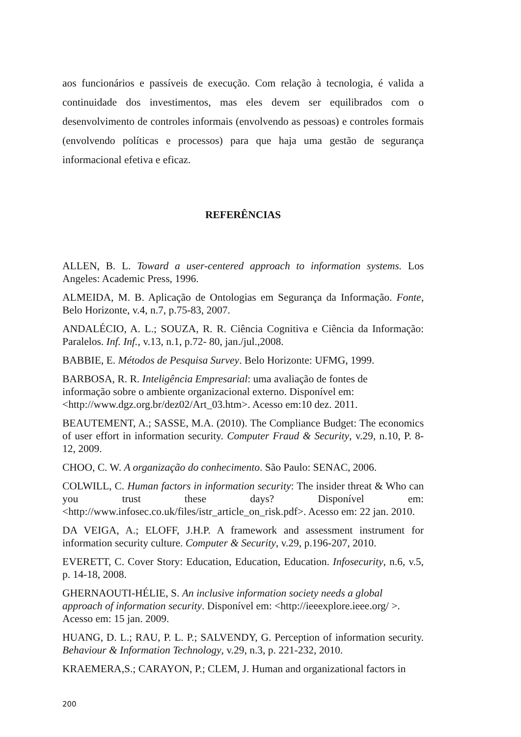aos funcionários e passíveis de execução. Com relação à tecnologia, é valida a continuidade dos investimentos, mas eles devem ser equilibrados com o desenvolvimento de controles informais (envolvendo as pessoas) e controles formais (envolvendo políticas e processos) para que haja uma gestão de segurança informacional efetiva e eficaz.
REFERÊNCIAS
ALLEN, B. L. Toward a user-centered approach to information systems. Los Angeles: Academic Press, 1996.
ALMEIDA, M. B. Aplicação de Ontologias em Segurança da Informação. Fonte, Belo Horizonte, v.4, n.7, p.75-83, 2007.
ANDALÉCIO, A. L.; SOUZA, R. R. Ciência Cognitiva e Ciência da Informação: Paralelos. Inf. Inf., v.13, n.1, p.72- 80, jan./jul.,2008.
BABBIE, E. Métodos de Pesquisa Survey. Belo Horizonte: UFMG, 1999.
BARBOSA, R. R. Inteligência Empresarial: uma avaliação de fontes de
informação sobre o ambiente organizacional externo. Disponível em:
<http://www.dgz.org.br/dez02/Art_03.htm>. Acesso em:10 dez. 2011.
BEAUTEMENT, A.; SASSE, M.A. (2010). The Compliance Budget: The economics of user effort in information security. Computer Fraud & Security, v.29, n.10, P. 8-12, 2009.
CHOO, C. W. A organização do conhecimento. São Paulo: SENAC, 2006.
COLWILL, C. Human factors in information security: The insider threat & Who can you trust these days? Disponível em: <http://www.infosec.co.uk/files/istr_article_on_risk.pdf>. Acesso em: 22 jan. 2010.
DA VEIGA, A.; ELOFF, J.H.P. A framework and assessment instrument for information security culture. Computer & Security, v.29, p.196-207, 2010.
EVERETT, C. Cover Story: Education, Education, Education. Infosecurity, n.6, v.5, p. 14-18, 2008.
GHERNAOUTI-HÉLIE, S. An inclusive information society needs a global
approach of information security. Disponível em: <http://ieeexplore.ieee.org/ >.
Acesso em: 15 jan. 2009.
HUANG, D. L.; RAU, P. L. P.; SALVENDY, G. Perception of information security. Behaviour & Information Technology, v.29, n.3, p. 221-232, 2010.
KRAEMERA,S.; CARAYON, P.; CLEM, J. Human and organizational factors in
200